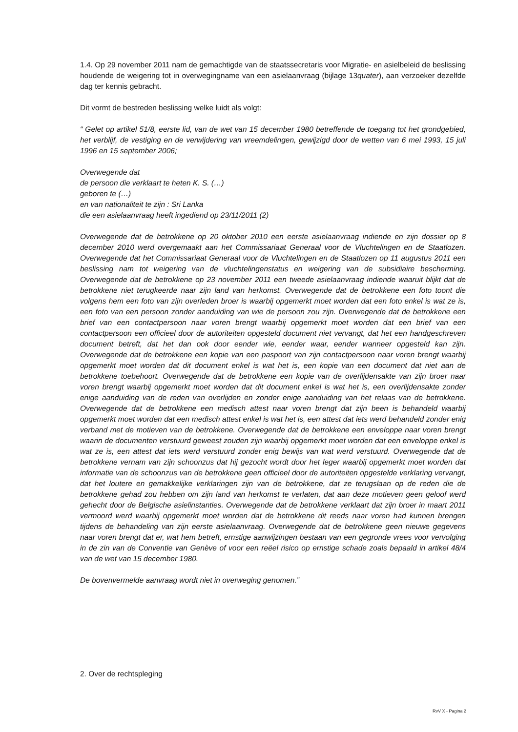1.4. Op 29 november 2011 nam de gemachtigde van de staatssecretaris voor Migratie- en asielbeleid de beslissing houdende de weigering tot in overwegingname van een asielaanvraag (bijlage 13quater), aan verzoeker dezelfde dag ter kennis gebracht.
Dit vormt de bestreden beslissing welke luidt als volgt:
“ Gelet op artikel 51/8, eerste lid, van de wet van 15 december 1980 betreffende de toegang tot het grondgebied, het verblijf, de vestiging en de verwijdering van vreemdelingen, gewijzigd door de wetten van 6 mei 1993, 15 juli 1996 en 15 september 2006;
Overwegende dat
de persoon die verklaart te heten K. S. (…)
geboren te (…)
en van nationaliteit te zijn : Sri Lanka
die een asielaanvraag heeft ingediend op 23/11/2011 (2)
Overwegende dat de betrokkene op 20 oktober 2010 een eerste asielaanvraag indiende en zijn dossier op 8 december 2010 werd overgemaakt aan het Commissariaat Generaal voor de Vluchtelingen en de Staatlozen. Overwegende dat het Commissariaat Generaal voor de Vluchtelingen en de Staatlozen op 11 augustus 2011 een beslissing nam tot weigering van de vluchtelingenstatus en weigering van de subsidiaire bescherming. Overwegende dat de betrokkene op 23 november 2011 een tweede asielaanvraag indiende waaruit blijkt dat de betrokkene niet terugkeerde naar zijn land van herkomst. Overwegende dat de betrokkene een foto toont die volgens hem een foto van zijn overleden broer is waarbij opgemerkt moet worden dat een foto enkel is wat ze is, een foto van een persoon zonder aanduiding van wie de persoon zou zijn. Overwegende dat de betrokkene een brief van een contactpersoon naar voren brengt waarbij opgemerkt moet worden dat een brief van een contactpersoon een officieel door de autoriteiten opgesteld document niet vervangt, dat het een handgeschreven document betreft, dat het dan ook door eender wie, eender waar, eender wanneer opgesteld kan zijn. Overwegende dat de betrokkene een kopie van een paspoort van zijn contactpersoon naar voren brengt waarbij opgemerkt moet worden dat dit document enkel is wat het is, een kopie van een document dat niet aan de betrokkene toebehoort. Overwegende dat de betrokkene een kopie van de overlijdensakte van zijn broer naar voren brengt waarbij opgemerkt moet worden dat dit document enkel is wat het is, een overlijdensakte zonder enige aanduiding van de reden van overlijden en zonder enige aanduiding van het relaas van de betrokkene. Overwegende dat de betrokkene een medisch attest naar voren brengt dat zijn been is behandeld waarbij opgemerkt moet worden dat een medisch attest enkel is wat het is, een attest dat iets werd behandeld zonder enig verband met de motieven van de betrokkene. Overwegende dat de betrokkene een enveloppe naar voren brengt waarin de documenten verstuurd geweest zouden zijn waarbij opgemerkt moet worden dat een enveloppe enkel is wat ze is, een attest dat iets werd verstuurd zonder enig bewijs van wat werd verstuurd. Overwegende dat de betrokkene vernam van zijn schoonzus dat hij gezocht wordt door het leger waarbij opgemerkt moet worden dat informatie van de schoonzus van de betrokkene geen officieel door de autoriteiten opgestelde verklaring vervangt, dat het loutere en gemakkelijke verklaringen zijn van de betrokkene, dat ze terugslaan op de reden die de betrokkene gehad zou hebben om zijn land van herkomst te verlaten, dat aan deze motieven geen geloof werd gehecht door de Belgische asielinstanties. Overwegende dat de betrokkene verklaart dat zijn broer in maart 2011 vermoord werd waarbij opgemerkt moet worden dat de betrokkene dit reeds naar voren had kunnen brengen tijdens de behandeling van zijn eerste asielaanvraag. Overwegende dat de betrokkene geen nieuwe gegevens naar voren brengt dat er, wat hem betreft, ernstige aanwijzingen bestaan van een gegronde vrees voor vervolging in de zin van de Conventie van Genève of voor een reëel risico op ernstige schade zoals bepaald in artikel 48/4 van de wet van 15 december 1980.
De bovenvermelde aanvraag wordt niet in overweging genomen.”
2. Over de rechtspleging
RvV X - Pagina 2